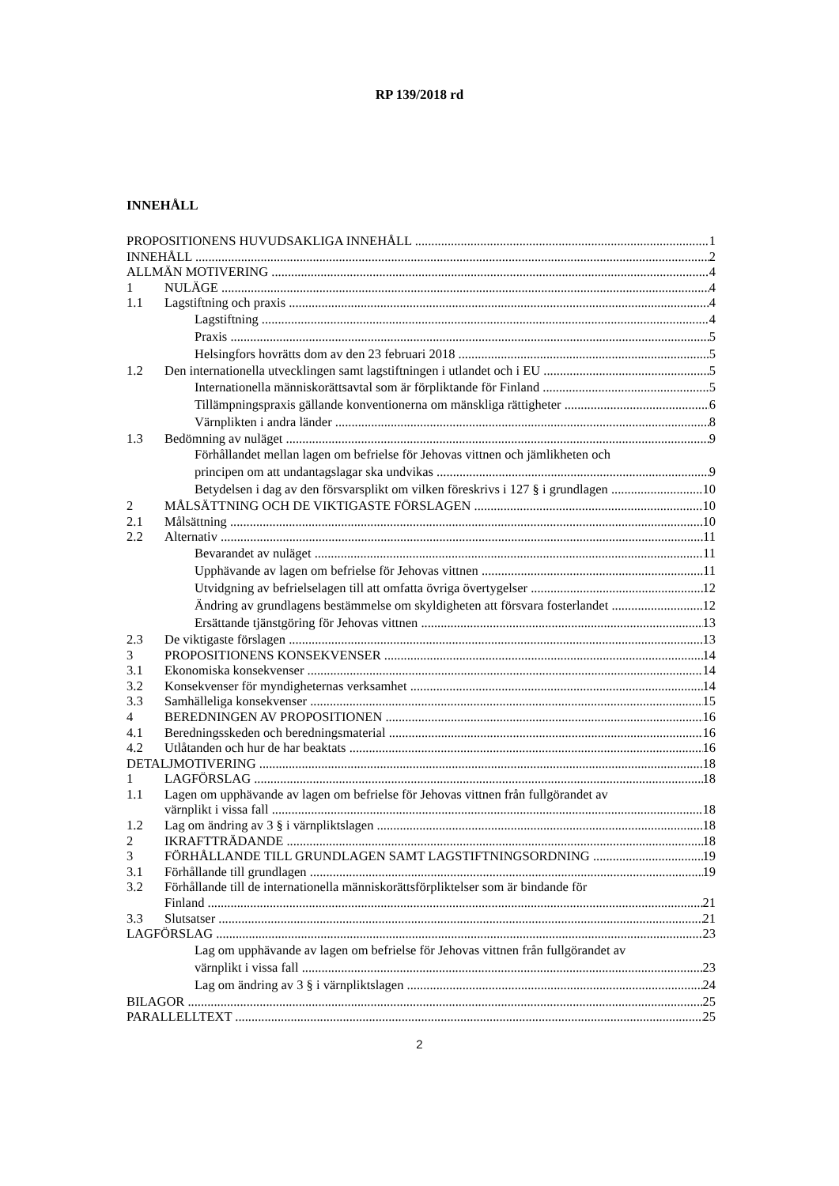RP 139/2018 rd
INNEHÅLL
PROPOSITIONENS HUVUDSAKLIGA INNEHÅLL 1
INNEHÅLL 2
ALLMÄN MOTIVERING 4
1 NULÄGE 4
1.1 Lagstiftning och praxis 4
Lagstiftning 4
Praxis 5
Helsingfors hovrätts dom av den 23 februari 2018 5
1.2 Den internationella utvecklingen samt lagstiftningen i utlandet och i EU 5
Internationella människorättsavtal som är förpliktande för Finland 5
Tillämpningspraxis gällande konventionerna om mänskliga rättigheter 6
Värnplikten i andra länder 8
1.3 Bedömning av nuläget 9
Förhållandet mellan lagen om befrielse för Jehovas vittnen och jämlikheten och
principen om att undantagslagar ska undvikas 9
Betydelsen i dag av den försvarsplikt om vilken föreskrivs i 127 § i grundlagen 10
2 MÅLSÄTTNING OCH DE VIKTIGASTE FÖRSLAGEN 10
2.1 Målsättning 10
2.2 Alternativ 11
Bevarandet av nuläget 11
Upphävande av lagen om befrielse för Jehovas vittnen 11
Utvidgning av befrielselagen till att omfatta övriga övertygelser 12
Ändring av grundlagens bestämmelse om skyldigheten att försvara fosterlandet 12
Ersättande tjänstgöring för Jehovas vittnen 13
2.3 De viktigaste förslagen 13
3 PROPOSITIONENS KONSEKVENSER 14
3.1 Ekonomiska konsekvenser 14
3.2 Konsekvenser för myndigheternas verksamhet 14
3.3 Samhälleliga konsekvenser 15
4 BEREDNINGEN AV PROPOSITIONEN 16
4.1 Beredningsskeden och beredningsmaterial 16
4.2 Utlåtanden och hur de har beaktats 16
DETALJMOTIVERING 18
1 LAGFÖRSLAG 18
1.1 Lagen om upphävande av lagen om befrielse för Jehovas vittnen från fullgörandet av
värnplikt i vissa fall 18
1.2 Lag om ändring av 3 § i värnpliktslagen 18
2 IKRAFTTRÄDANDE 18
3 FÖRHÅLLANDE TILL GRUNDLAGEN SAMT LAGSTIFTNINGSORDNING 19
3.1 Förhållande till grundlagen 19
3.2 Förhållande till de internationella människorättsförpliktelser som är bindande för
Finland 21
3.3 Slutsatser 21
LAGFÖRSLAG 23
Lag om upphävande av lagen om befrielse för Jehovas vittnen från fullgörandet av
värnplikt i vissa fall 23
Lag om ändring av 3 § i värnpliktslagen 24
BILAGOR 25
PARALLELLTEXT 25
2